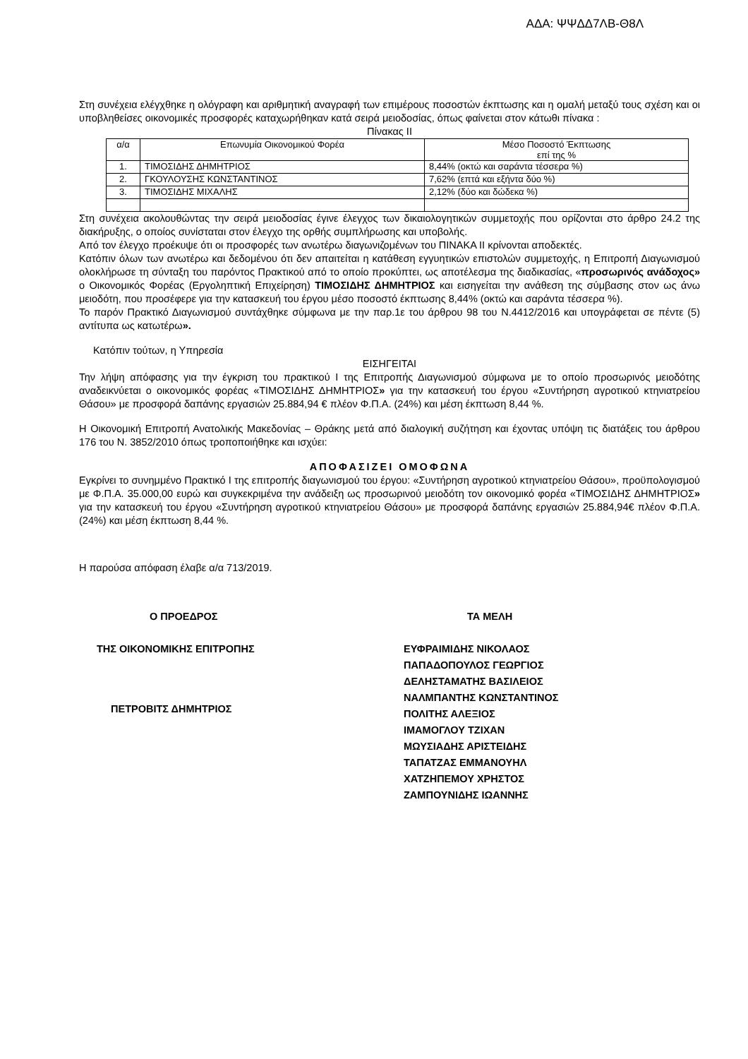ΑΔΑ: ΨΨΔΔ7ΛΒ-Θ8Λ
Στη συνέχεια ελέγχθηκε η ολόγραφη και αριθμητική αναγραφή των επιμέρους ποσοστών έκπτωσης και η ομαλή μεταξύ τους σχέση και οι υποβληθείσες οικονομικές προσφορές καταχωρήθηκαν κατά σειρά μειοδοσίας, όπως φαίνεται στον κάτωθι πίνακα :
Πίνακας ΙΙ
| α/α | Επωνυμία Οικονομικού Φορέα | Μέσο Ποσοστό Έκπτωσης επί της % |
| 1. | ΤΙΜΟΣΙΔΗΣ ΔΗΜΗΤΡΙΟΣ | 8,44% (οκτώ και σαράντα τέσσερα %) |
| 2. | ΓΚΟΥΛΟΥΣΗΣ ΚΩΝΣΤΑΝΤΙΝΟΣ | 7,62% (επτά και εξήντα δύο %) |
| 3. | ΤΙΜΟΣΙΔΗΣ ΜΙΧΑΛΗΣ | 2,12% (δύο και δώδεκα %) |
Στη συνέχεια ακολουθώντας την σειρά μειοδοσίας έγινε έλεγχος των δικαιολογητικών συμμετοχής που ορίζονται στο άρθρο 24.2 της διακήρυξης, ο οποίος συνίσταται στον έλεγχο της ορθής συμπλήρωσης και υποβολής.
Από τον έλεγχο προέκυψε ότι οι προσφορές των ανωτέρω διαγωνιζομένων του ΠΙΝΑΚΑ ΙΙ κρίνονται αποδεκτές.
Κατόπιν όλων των ανωτέρω και δεδομένου ότι δεν απαιτείται η κατάθεση εγγυητικών επιστολών συμμετοχής, η Επιτροπή Διαγωνισμού ολοκλήρωσε τη σύνταξη του παρόντος Πρακτικού από το οποίο προκύπτει, ως αποτέλεσμα της διαδικασίας, «προσωρινός ανάδοχος» ο Οικονομικός Φορέας (Εργοληπτική Επιχείρηση) ΤΙΜΟΣΙΔΗΣ ΔΗΜΗΤΡΙΟΣ και εισηγείται την ανάθεση της σύμβασης στον ως άνω μειοδότη, που προσέφερε για την κατασκευή του έργου μέσο ποσοστό έκπτωσης 8,44% (οκτώ και σαράντα τέσσερα %).
Το παρόν Πρακτικό Διαγωνισμού συντάχθηκε σύμφωνα με την παρ.1ε του άρθρου 98 του Ν.4412/2016 και υπογράφεται σε πέντε (5) αντίτυπα ως κατωτέρω».
Κατόπιν τούτων, η Υπηρεσία
ΕΙΣΗΓΕΙΤΑΙ
Την λήψη απόφασης για την έγκριση του πρακτικού Ι της Επιτροπής Διαγωνισμού σύμφωνα με το οποίο προσωρινός μειοδότης αναδεικνύεται ο οικονομικός φορέας «ΤΙΜΟΣΙΔΗΣ ΔΗΜΗΤΡΙΟΣ» για την κατασκευή του έργου «Συντήρηση αγροτικού κτηνιατρείου Θάσου» με προσφορά δαπάνης εργασιών 25.884,94 € πλέον Φ.Π.Α. (24%) και μέση έκπτωση 8,44 %.
Η Οικονομική Επιτροπή Ανατολικής Μακεδονίας – Θράκης μετά από διαλογική συζήτηση και έχοντας υπόψη τις διατάξεις του άρθρου 176 του Ν. 3852/2010 όπως τροποποιήθηκε και ισχύει:
ΑΠΟΦΑΣΙΖΕΙ ΟΜΟΦΩΝΑ
Εγκρίνει το συνημμένο Πρακτικό Ι της επιτροπής διαγωνισμού του έργου: «Συντήρηση αγροτικού κτηνιατρείου Θάσου», προϋπολογισμού με Φ.Π.Α. 35.000,00 ευρώ και συγκεκριμένα την ανάδειξη ως προσωρινού μειοδότη τον οικονομικό φορέα «ΤΙΜΟΣΙΔΗΣ ΔΗΜΗΤΡΙΟΣ» για την κατασκευή του έργου «Συντήρηση αγροτικού κτηνιατρείου Θάσου» με προσφορά δαπάνης εργασιών 25.884,94€ πλέον Φ.Π.Α. (24%) και μέση έκπτωση 8,44 %.
Η παρούσα απόφαση έλαβε α/α 713/2019.
Ο ΠΡΟΕΔΡΟΣ
ΤΗΣ ΟΙΚΟΝΟΜΙΚΗΣ ΕΠΙΤΡΟΠΗΣ
ΠΕΤΡΟΒΙΤΣ ΔΗΜΗΤΡΙΟΣ
ΤΑ ΜΕΛΗ
ΕΥΦΡΑΙΜΙΔΗΣ ΝΙΚΟΛΑΟΣ
ΠΑΠΑΔΟΠΟΥΛΟΣ ΓΕΩΡΓΙΟΣ
ΔΕΛΗΣΤΑΜΑΤΗΣ ΒΑΣΙΛΕΙΟΣ
ΝΑΛΜΠΑΝΤΗΣ ΚΩΝΣΤΑΝΤΙΝΟΣ
ΠΟΛΙΤΗΣ ΑΛΕΞΙΟΣ
ΙΜΑΜΟΓΛΟΥ ΤΖΙΧΑΝ
ΜΩΥΣΙΑΔΗΣ ΑΡΙΣΤΕΙΔΗΣ
ΤΑΠΑΤΖΑΣ ΕΜΜΑΝΟΥΗΛ
ΧΑΤΖΗΠΕΜΟΥ ΧΡΗΣΤΟΣ
ΖΑΜΠΟΥΝΙΔΗΣ ΙΩΑΝΝΗΣ